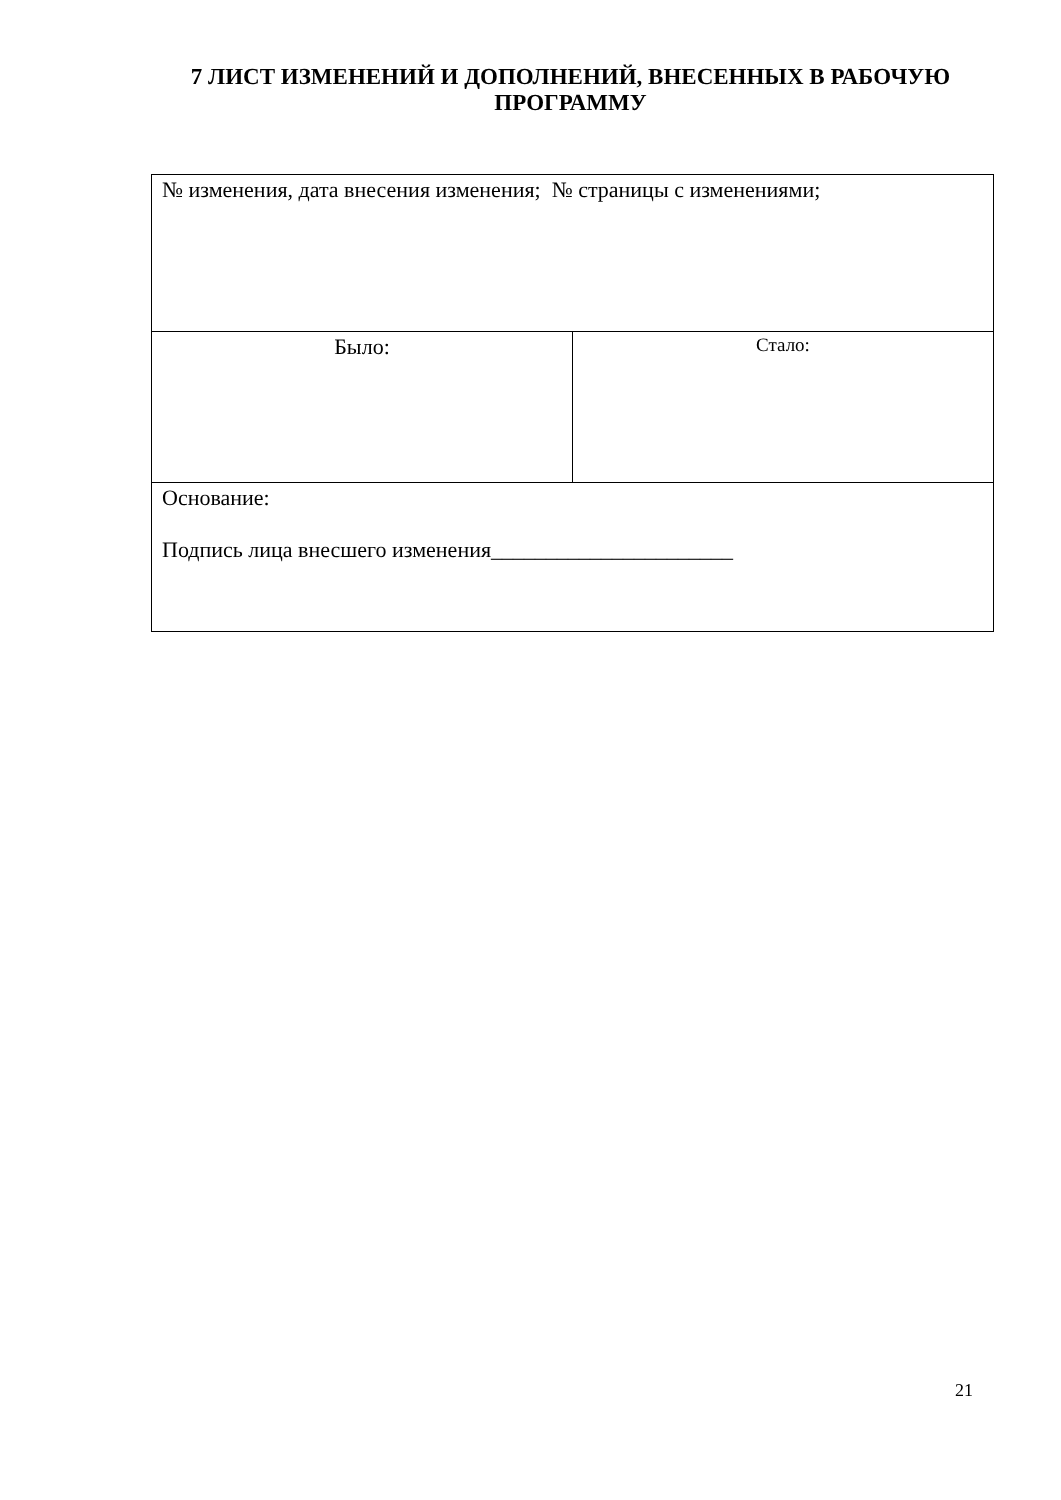7 ЛИСТ ИЗМЕНЕНИЙ И ДОПОЛНЕНИЙ, ВНЕСЕННЫХ В РАБОЧУЮ ПРОГРАММУ
| № изменения, дата внесения изменения; № страницы с изменениями; | |
| Было: | Стало: |
| Основание: Подпись лица внесшего изменения______________________ | |
21